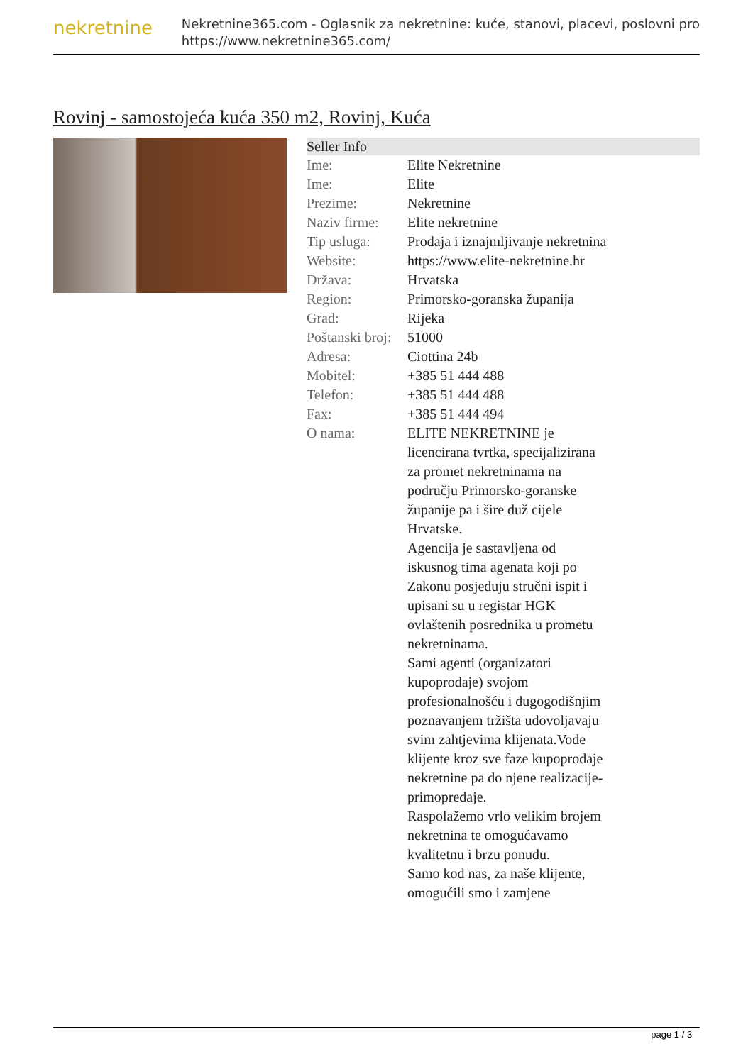nekretnine
Nekretnine365.com - Oglasnik za nekretnine: kuće, stanovi, placevi, poslovni pro
https://www.nekretnine365.com/
Rovinj - samostojeća kuća 350 m2, Rovinj, Kuća
| Seller Info | |
| --- | --- |
| Ime: | Elite Nekretnine |
| Ime: | Elite |
| Prezime: | Nekretnine |
| Naziv firme: | Elite nekretnine |
| Tip usluga: | Prodaja i iznajmljivanje nekretnina |
| Website: | https://www.elite-nekretnine.hr |
| Država: | Hrvatska |
| Region: | Primorsko-goranska županija |
| Grad: | Rijeka |
| Poštanski broj: | 51000 |
| Adresa: | Ciottina 24b |
| Mobitel: | +385 51 444 488 |
| Telefon: | +385 51 444 488 |
| Fax: | +385 51 444 494 |
| O nama: | ELITE NEKRETNINE je licencirana tvrtka, specijalizirana za promet nekretninama na području Primorsko-goranske županije pa i šire duž cijele Hrvatske. Agencija je sastavljena od iskusnog tima agenata koji po Zakonu posjeduju stručni ispit i upisani su u registar HGK ovlaštenih posrednika u prometu nekretninama. Sami agenti (organizatori kupoprodaje) svojom profesionalnošću i dugogodišnjim poznavanjem tržišta udovoljavaju svim zahtjevima klijenata.Vode klijente kroz sve faze kupoprodaje nekretnine pa do njene realizacije-primopredaje. Raspolažemo vrlo velikim brojem nekretnina te omogućavamo kvalitetnu i brzu ponudu. Samo kod nas, za naše klijente, omogućili smo i zamjene |
page 1 / 3